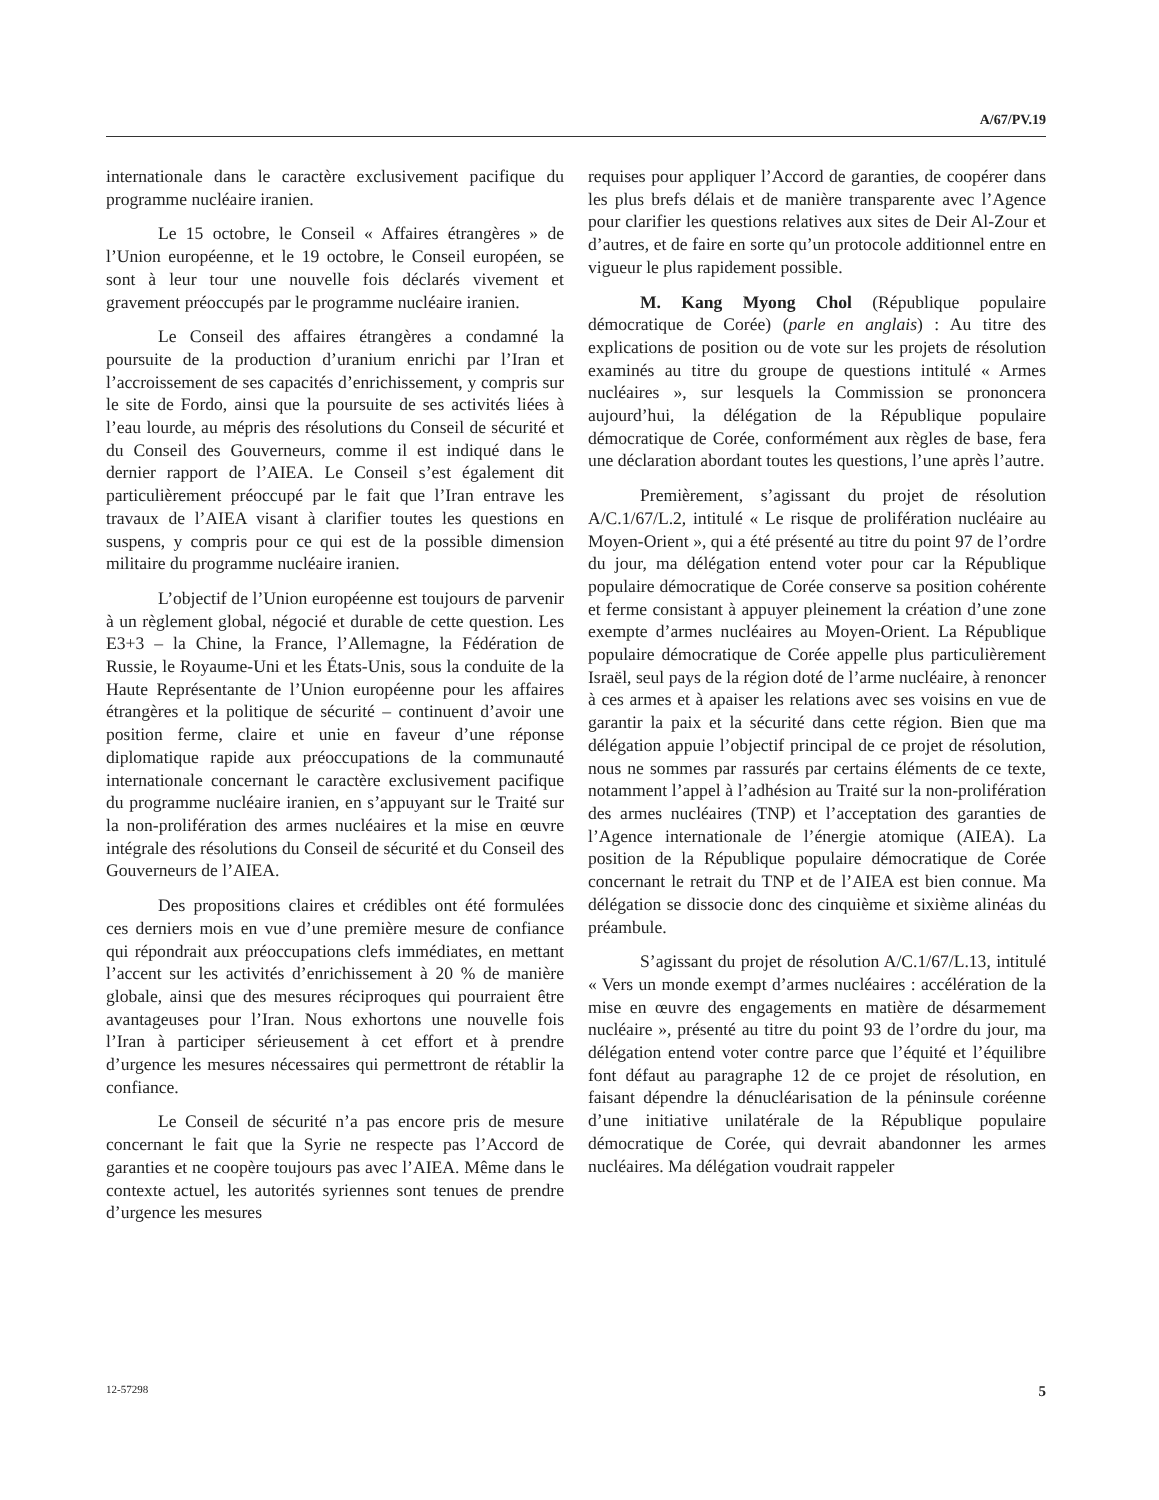A/67/PV.19
internationale dans le caractère exclusivement pacifique du programme nucléaire iranien.
Le 15 octobre, le Conseil « Affaires étrangères » de l’Union européenne, et le 19 octobre, le Conseil européen, se sont à leur tour une nouvelle fois déclarés vivement et gravement préoccupés par le programme nucléaire iranien.
Le Conseil des affaires étrangères a condamné la poursuite de la production d’uranium enrichi par l’Iran et l’accroissement de ses capacités d’enrichissement, y compris sur le site de Fordo, ainsi que la poursuite de ses activités liées à l’eau lourde, au mépris des résolutions du Conseil de sécurité et du Conseil des Gouverneurs, comme il est indiqué dans le dernier rapport de l’AIEA. Le Conseil s’est également dit particulièrement préoccupé par le fait que l’Iran entrave les travaux de l’AIEA visant à clarifier toutes les questions en suspens, y compris pour ce qui est de la possible dimension militaire du programme nucléaire iranien.
L’objectif de l’Union européenne est toujours de parvenir à un règlement global, négocié et durable de cette question. Les E3+3 – la Chine, la France, l’Allemagne, la Fédération de Russie, le Royaume-Uni et les États-Unis, sous la conduite de la Haute Représentante de l’Union européenne pour les affaires étrangères et la politique de sécurité – continuent d’avoir une position ferme, claire et unie en faveur d’une réponse diplomatique rapide aux préoccupations de la communauté internationale concernant le caractère exclusivement pacifique du programme nucléaire iranien, en s’appuyant sur le Traité sur la non-prolifération des armes nucléaires et la mise en œuvre intégrale des résolutions du Conseil de sécurité et du Conseil des Gouverneurs de l’AIEA.
Des propositions claires et crédibles ont été formulées ces derniers mois en vue d’une première mesure de confiance qui répondrait aux préoccupations clefs immédiates, en mettant l’accent sur les activités d’enrichissement à 20 % de manière globale, ainsi que des mesures réciproques qui pourraient être avantageuses pour l’Iran. Nous exhortons une nouvelle fois l’Iran à participer sérieusement à cet effort et à prendre d’urgence les mesures nécessaires qui permettront de rétablir la confiance.
Le Conseil de sécurité n’a pas encore pris de mesure concernant le fait que la Syrie ne respecte pas l’Accord de garanties et ne coopère toujours pas avec l’AIEA. Même dans le contexte actuel, les autorités syriennes sont tenues de prendre d’urgence les mesures
requises pour appliquer l’Accord de garanties, de coopérer dans les plus brefs délais et de manière transparente avec l’Agence pour clarifier les questions relatives aux sites de Deir Al-Zour et d’autres, et de faire en sorte qu’un protocole additionnel entre en vigueur le plus rapidement possible.
M. Kang Myong Chol (République populaire démocratique de Corée) (parle en anglais) : Au titre des explications de position ou de vote sur les projets de résolution examinés au titre du groupe de questions intitulé « Armes nucléaires », sur lesquels la Commission se prononcera aujourd’hui, la délégation de la République populaire démocratique de Corée, conformément aux règles de base, fera une déclaration abordant toutes les questions, l’une après l’autre.
Premièrement, s’agissant du projet de résolution A/C.1/67/L.2, intitulé « Le risque de prolifération nucléaire au Moyen-Orient », qui a été présenté au titre du point 97 de l’ordre du jour, ma délégation entend voter pour car la République populaire démocratique de Corée conserve sa position cohérente et ferme consistant à appuyer pleinement la création d’une zone exempte d’armes nucléaires au Moyen-Orient. La République populaire démocratique de Corée appelle plus particulièrement Israël, seul pays de la région doté de l’arme nucléaire, à renoncer à ces armes et à apaiser les relations avec ses voisins en vue de garantir la paix et la sécurité dans cette région. Bien que ma délégation appuie l’objectif principal de ce projet de résolution, nous ne sommes par rassurés par certains éléments de ce texte, notamment l’appel à l’adhésion au Traité sur la non-prolifération des armes nucléaires (TNP) et l’acceptation des garanties de l’Agence internationale de l’énergie atomique (AIEA). La position de la République populaire démocratique de Corée concernant le retrait du TNP et de l’AIEA est bien connue. Ma délégation se dissocie donc des cinquième et sixième alinéas du préambule.
S’agissant du projet de résolution A/C.1/67/L.13, intitulé « Vers un monde exempt d’armes nucléaires : accélération de la mise en œuvre des engagements en matière de désarmement nucléaire », présenté au titre du point 93 de l’ordre du jour, ma délégation entend voter contre parce que l’équité et l’équilibre font défaut au paragraphe 12 de ce projet de résolution, en faisant dépendre la dénucléarisation de la péninsule coréenne d’une initiative unilatérale de la République populaire démocratique de Corée, qui devrait abandonner les armes nucléaires. Ma délégation voudrait rappeler
12-57298 5